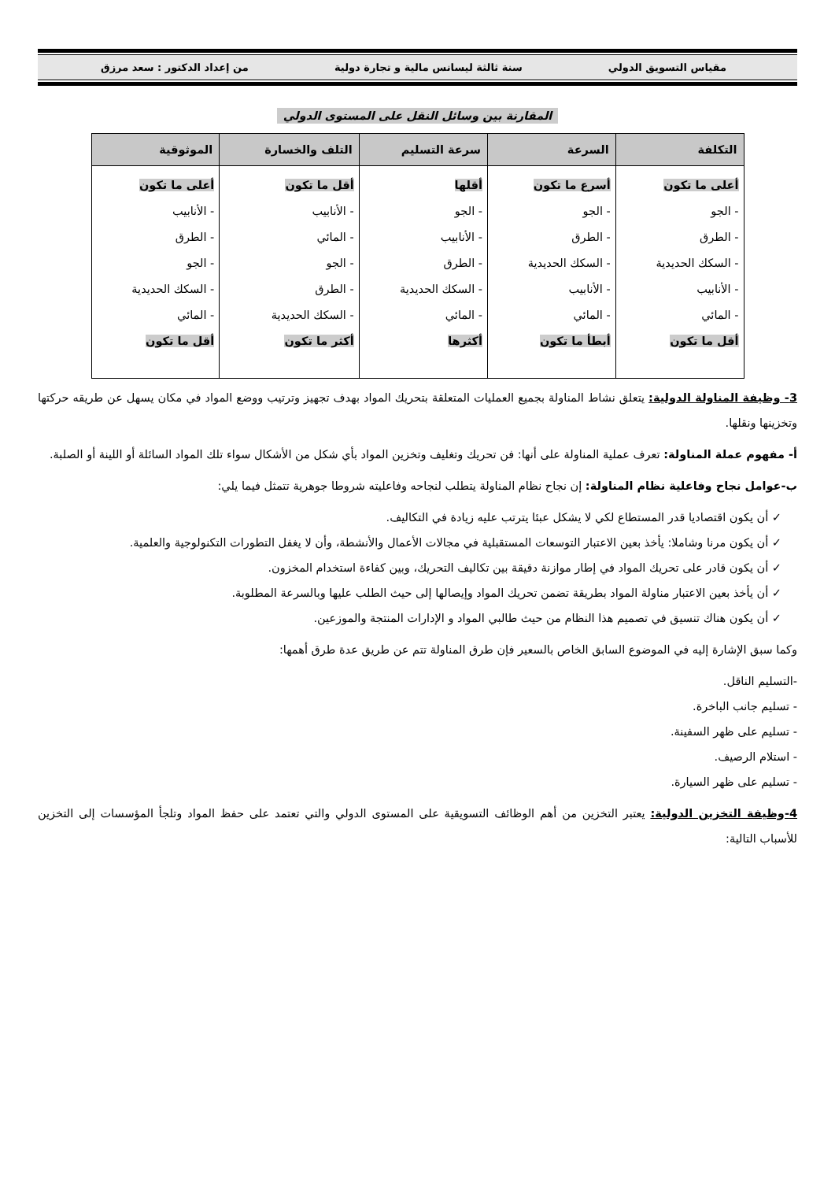مقياس التسويق الدولي سنة ثالثة ليسانس مالية و تجارة دولية من إعداد الدكتور : سعد مرزق
المقارنة بين وسائل النقل على المستوى الدولي
| التكلفة | السرعة | سرعة التسليم | التلف والخسارة | الموثوقية |
| --- | --- | --- | --- | --- |
| أعلى ما تكون - الجو - الطرق - السكك الحديدية - الأنابيب - المائي أقل ما تكون | أسرع ما تكون - الجو - الطرق - السكك الحديدية - الأنابيب - المائي أبطأ ما تكون | أقلها - الجو - الأنابيب - الطرق - السكك الحديدية - المائي أكثرها | أقل ما تكون - الأنابيب - المائي - الجو - الطرق - السكك الحديدية أكثر ما تكون | أعلى ما تكون - الأنابيب - الطرق - الجو - السكك الحديدية - المائي أقل ما تكون |
3- وظيفة المناولة الدولية: يتعلق نشاط المناولة بجميع العمليات المتعلقة بتحريك المواد بهدف تجهيز وترتيب ووضع المواد في مكان يسهل عن طريقه حركتها وتخزينها ونقلها.
أ- مفهوم عملة المناولة: تعرف عملية المناولة على أنها: فن تحريك وتغليف وتخزين المواد بأي شكل من الأشكال سواء تلك المواد السائلة أو اللينة أو الصلبة.
ب-عوامل نجاح وفاعلية نظام المناولة: إن نجاح نظام المناولة يتطلب لنجاحه وفاعليته شروطا جوهرية تتمثل فيما يلي:
✓ أن يكون اقتصاديا قدر المستطاع لكي لا يشكل عبئا يترتب عليه زيادة في التكاليف.
✓ أن يكون مرنا وشاملا: يأخذ بعين الاعتبار التوسعات المستقبلية في مجالات الأعمال والأنشطة، وأن لا يغفل التطورات التكنولوجية والعلمية.
✓ أن يكون قادر على تحريك المواد في إطار موازنة دقيقة بين تكاليف التحريك، وبين كفاءة استخدام المخزون.
✓ أن يأخذ بعين الاعتبار مناولة المواد بطريقة تضمن تحريك المواد وإيصالها إلى حيث الطلب عليها وبالسرعة المطلوبة.
✓ أن يكون هناك تنسيق في تصميم هذا النظام من حيث طالبي المواد و الإدارات المنتجة والموزعين.
وكما سبق الإشارة إليه في الموضوع السابق الخاص بالسعير فإن طرق المناولة تتم عن طريق عدة طرق أهمها:
-التسليم الناقل.
- تسليم جانب الباخرة.
- تسليم على ظهر السفينة.
- استلام الرصيف.
- تسليم على ظهر السيارة.
4-وظيفة التخزين الدولية: يعتبر التخزين من أهم الوظائف التسويقية على المستوى الدولي والتي تعتمد على حفظ المواد وتلجأ المؤسسات إلى التخزين للأسباب التالية: